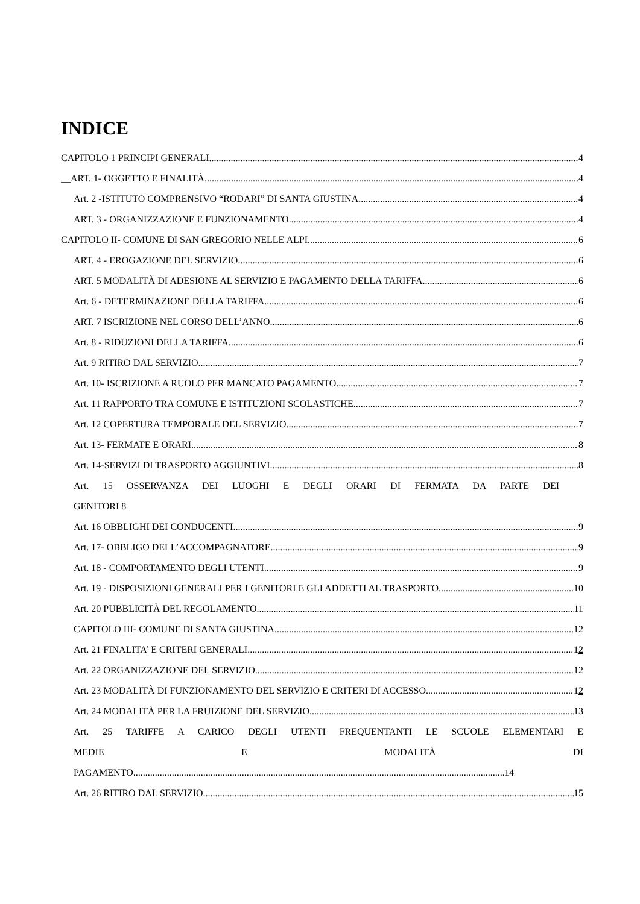INDICE
CAPITOLO 1 PRINCIPI GENERALI 4
__ART. 1- OGGETTO E FINALITÀ 4
Art. 2 -ISTITUTO COMPRENSIVO “RODARI” DI SANTA GIUSTINA 4
ART. 3 - ORGANIZZAZIONE E FUNZIONAMENTO 4
CAPITOLO II- COMUNE DI SAN GREGORIO NELLE ALPI 6
ART. 4 - EROGAZIONE DEL SERVIZIO 6
ART. 5 MODALITÀ DI ADESIONE AL SERVIZIO E PAGAMENTO DELLA TARIFFA 6
Art. 6 - DETERMINAZIONE DELLA TARIFFA 6
ART. 7 ISCRIZIONE NEL CORSO DELL’ANNO 6
Art. 8 - RIDUZIONI DELLA TARIFFA 6
Art. 9 RITIRO DAL SERVIZIO 7
Art. 10- ISCRIZIONE A RUOLO PER MANCATO PAGAMENTO 7
Art. 11 RAPPORTO TRA COMUNE E ISTITUZIONI SCOLASTICHE 7
Art. 12 COPERTURA TEMPORALE DEL SERVIZIO 7
Art. 13- FERMATE E ORARI 8
Art. 14-SERVIZI DI TRASPORTO AGGIUNTIVI 8
Art. 15 OSSERVANZA DEI LUOGHI E DEGLI ORARI DI FERMATA DA PARTE DEI
GENITORI 8
Art. 16 OBBLIGHI DEI CONDUCENTI 9
Art. 17- OBBLIGO DELL’ACCOMPAGNATORE 9
Art. 18 - COMPORTAMENTO DEGLI UTENTI 9
Art. 19 - DISPOSIZIONI GENERALI PER I GENITORI E GLI ADDETTI AL TRASPORTO 10
Art. 20 PUBBLICITÀ DEL REGOLAMENTO 11
CAPITOLO III- COMUNE DI SANTA GIUSTINA 12
Art. 21 FINALITA’ E CRITERI GENERALI 12
Art. 22 ORGANIZZAZIONE DEL SERVIZIO 12
Art. 23 MODALITÀ DI FUNZIONAMENTO DEL SERVIZIO E CRITERI DI ACCESSO 12
Art. 24 MODALITÀ PER LA FRUIZIONE DEL SERVIZIO 13
Art. 25 TARIFFE A CARICO DEGLI UTENTI FREQUENTANTI LE SCUOLE ELEMENTARI E
MEDIE E MODALITÀ DI
PAGAMENTO 14
Art. 26 RITIRO DAL SERVIZIO 15